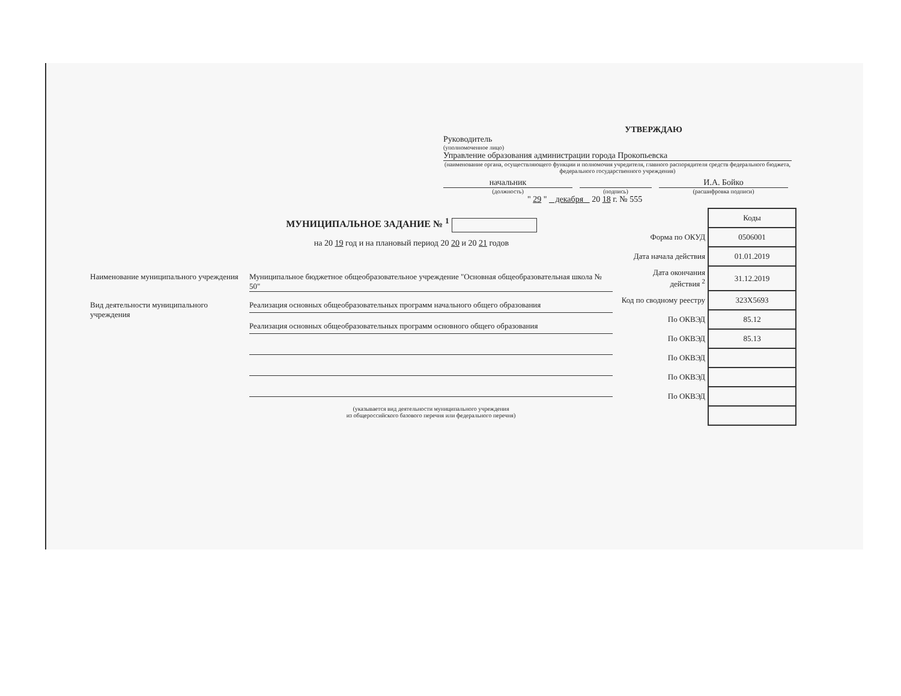УТВЕРЖДАЮ
Руководитель
(уполномоченное лицо)
Управление образования администрации города Прокопьевска
(наименование органа, осуществляющего функции и полномочия учредителя, главного распорядителя средств федерального бюджета, федерального государственного учреждения)
начальник И.А. Бойко
(должность) (подпись) (расшифровка подписи)
" 29 " декабря 20 18 г. № 555
МУНИЦИПАЛЬНОЕ ЗАДАНИЕ № <sup>1</sup>
на 20 19 год и на плановый период 20 20 и 20 21 годов
Наименование муниципального учреждения
Муниципальное бюджетное общеобразовательное учреждение "Основная общеобразовательная школа № 50"
Вид деятельности муниципального учреждения
Реализация основных общеобразовательных программ начального общего образования
Реализация основных общеобразовательных программ основного общего образования
(указывается вид деятельности муниципального учреждения
из общероссийского базового перечня или федерального перечня)
| | Коды |
| Форма по ОКУД | 0506001 |
| Дата начала действия | 01.01.2019 |
| Дата окончания действия <sup>2</sup> | 31.12.2019 |
| Код по сводному реестру | 323Х5693 |
| По ОКВЭД | 85.12 |
| По ОКВЭД | 85.13 |
| По ОКВЭД | |
| По ОКВЭД | |
| По ОКВЭД | |